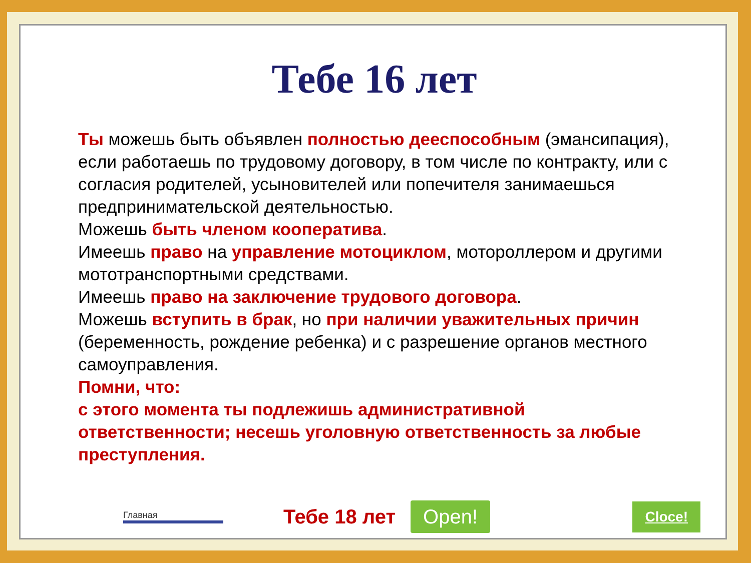Тебе 16 лет
Ты можешь быть объявлен полностью дееспособным (эмансипация), если работаешь по трудовому договору, в том числе по контракту, или с согласия родителей, усыновителей или попечителя занимаешься предпринимательской деятельностью.
Можешь быть членом кооператива.
Имеешь право на управление мотоциклом, мотороллером и другими мототранспортными средствами.
Имеешь право на заключение трудового договора.
Можешь вступить в брак, но при наличии уважительных причин (беременность, рождение ребенка) и с разрешение органов местного самоуправления.
Помни, что:
с этого момента ты подлежишь административной ответственности; несешь уголовную ответственность за любые преступления.
Главная Тебе 18 лет Open! Cloce!